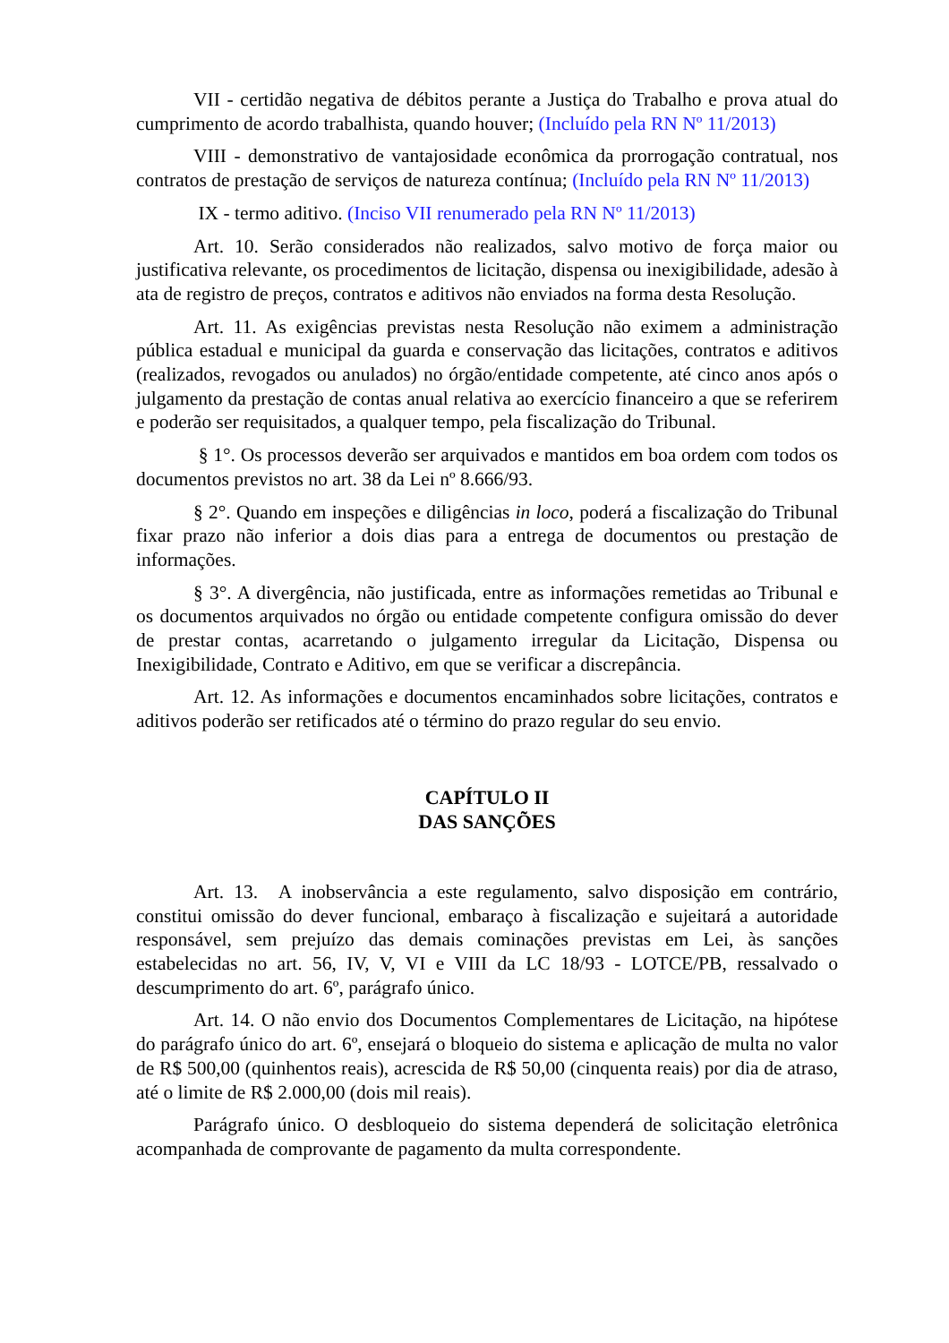VII - certidão negativa de débitos perante a Justiça do Trabalho e prova atual do cumprimento de acordo trabalhista, quando houver; (Incluído pela RN Nº 11/2013)
VIII - demonstrativo de vantajosidade econômica da prorrogação contratual, nos contratos de prestação de serviços de natureza contínua; (Incluído pela RN Nº 11/2013)
IX - termo aditivo. (Inciso VII renumerado pela RN Nº 11/2013)
Art. 10. Serão considerados não realizados, salvo motivo de força maior ou justificativa relevante, os procedimentos de licitação, dispensa ou inexigibilidade, adesão à ata de registro de preços, contratos e aditivos não enviados na forma desta Resolução.
Art. 11. As exigências previstas nesta Resolução não eximem a administração pública estadual e municipal da guarda e conservação das licitações, contratos e aditivos (realizados, revogados ou anulados) no órgão/entidade competente, até cinco anos após o julgamento da prestação de contas anual relativa ao exercício financeiro a que se referirem e poderão ser requisitados, a qualquer tempo, pela fiscalização do Tribunal.
§ 1°. Os processos deverão ser arquivados e mantidos em boa ordem com todos os documentos previstos no art. 38 da Lei nº 8.666/93.
§ 2°. Quando em inspeções e diligências in loco, poderá a fiscalização do Tribunal fixar prazo não inferior a dois dias para a entrega de documentos ou prestação de informações.
§ 3°. A divergência, não justificada, entre as informações remetidas ao Tribunal e os documentos arquivados no órgão ou entidade competente configura omissão do dever de prestar contas, acarretando o julgamento irregular da Licitação, Dispensa ou Inexigibilidade, Contrato e Aditivo, em que se verificar a discrepância.
Art. 12. As informações e documentos encaminhados sobre licitações, contratos e aditivos poderão ser retificados até o término do prazo regular do seu envio.
CAPÍTULO II
DAS SANÇÕES
Art. 13. A inobservância a este regulamento, salvo disposição em contrário, constitui omissão do dever funcional, embaraço à fiscalização e sujeitará a autoridade responsável, sem prejuízo das demais cominações previstas em Lei, às sanções estabelecidas no art. 56, IV, V, VI e VIII da LC 18/93 - LOTCE/PB, ressalvado o descumprimento do art. 6º, parágrafo único.
Art. 14. O não envio dos Documentos Complementares de Licitação, na hipótese do parágrafo único do art. 6º, ensejará o bloqueio do sistema e aplicação de multa no valor de R$ 500,00 (quinhentos reais), acrescida de R$ 50,00 (cinquenta reais) por dia de atraso, até o limite de R$ 2.000,00 (dois mil reais).
Parágrafo único. O desbloqueio do sistema dependerá de solicitação eletrônica acompanhada de comprovante de pagamento da multa correspondente.